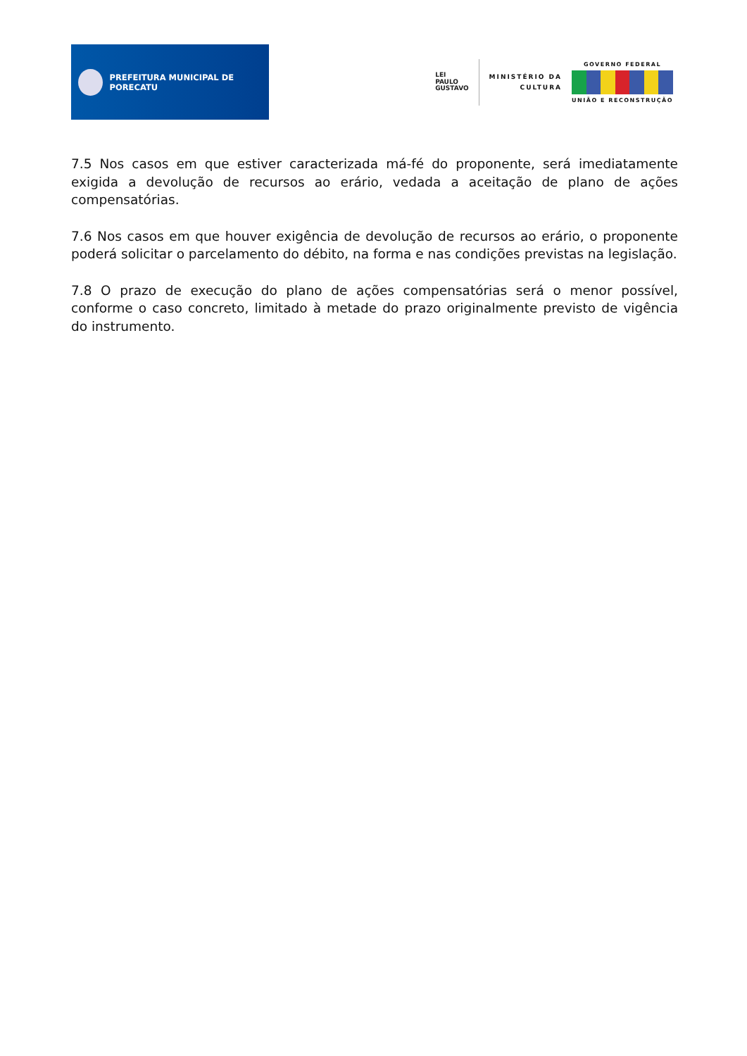PREFEITURA MUNICIPAL DE PORECATU
LEI
PAULO
GUSTAVO
MINISTÉRIO DA
CULTURA
GOVERNO FEDERAL
UNIÃO E RECONSTRUÇÃO
7.5 Nos casos em que estiver caracterizada má-fé do proponente, será imediatamente exigida a devolução de recursos ao erário, vedada a aceitação de plano de ações compensatórias.
7.6 Nos casos em que houver exigência de devolução de recursos ao erário, o proponente poderá solicitar o parcelamento do débito, na forma e nas condições previstas na legislação.
7.8 O prazo de execução do plano de ações compensatórias será o menor possível, conforme o caso concreto, limitado à metade do prazo originalmente previsto de vigência do instrumento.